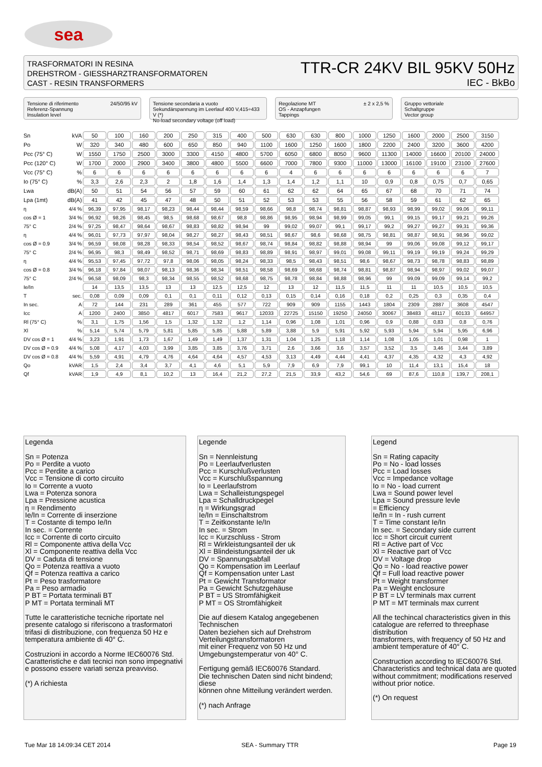sea
TRASFORMATORI IN RESINA
DREHSTROM - GIESSHARZTRANSFORMATOREN
CAST - RESIN TRANSFORMERS
TTR-CR 24KV BIL 95KV 50Hz
IEC - BkBo
Tensione di riferimento
Referenz-Spannung
Insulation level 24/50/95 kV
Tensione secondaria a vuoto
Sekundärspannung im Leerlauf 400 V,415÷433 V (*)
No-load secondary voltage (off load)
Regolazione MT
OS - Anzapfungen
Tappings ± 2 x 2,5 %
Gruppo vettoriale
Schaltgruppe
Vector group
| Sn | kVA | 50 | 100 | 160 | 200 | 250 | 315 | 400 | 500 | 630 | 630 | 800 | 1000 | 1250 | 1600 | 2000 | 2500 | 3150 |
| Po | W | 320 | 340 | 480 | 600 | 650 | 850 | 940 | 1100 | 1600 | 1250 | 1600 | 1800 | 2200 | 2400 | 3200 | 3600 | 4200 |
| Pcc (75° C) | W | 1550 | 1750 | 2500 | 3000 | 3300 | 4150 | 4800 | 5700 | 6050 | 6800 | 8050 | 9600 | 11300 | 14000 | 16600 | 20100 | 24000 |
| Pcc (120° C) | W | 1700 | 2000 | 2900 | 3400 | 3800 | 4800 | 5500 | 6600 | 7000 | 7800 | 9300 | 11000 | 13000 | 16100 | 19100 | 23100 | 27600 |
| Vcc (75° C) | % | 6 | 6 | 6 | 6 | 6 | 6 | 6 | 6 | 4 | 6 | 6 | 6 | 6 | 6 | 6 | 6 | 7 |
| Io (75° C) | % | 3,3 | 2,6 | 2,3 | 2 | 1,8 | 1,6 | 1,4 | 1,3 | 1,4 | 1,2 | 1,1 | 10 | 0,9 | 0,8 | 0,75 | 0,7 | 0,65 |
| Lwa | dB(A) | 50 | 51 | 54 | 56 | 57 | 59 | 60 | 61 | 62 | 62 | 64 | 65 | 67 | 68 | 70 | 71 | 74 |
| Lpa (1mt) | dB(A) | 41 | 42 | 45 | 47 | 48 | 50 | 51 | 52 | 53 | 53 | 55 | 56 | 58 | 59 | 61 | 62 | 65 |
| η | 4/4 % | 96,39 | 97,95 | 98,17 | 98,23 | 98,44 | 98,44 | 98,59 | 98,66 | 98,8 | 98,74 | 98,81 | 98,87 | 98,93 | 98,99 | 99,02 | 99,06 | 99,11 |
| cos Ø = 1 | 3/4 % | 96,92 | 98,26 | 98,45 | 98,5 | 98,68 | 98,67 | 98,8 | 98,86 | 98,95 | 98,94 | 98,99 | 99,05 | 99,1 | 99,15 | 99,17 | 99,21 | 99,26 |
| 75° C | 2/4 % | 97,25 | 98,47 | 98,64 | 98,67 | 98,83 | 98,82 | 98,94 | 99 | 99,02 | 99,07 | 99,1 | 99,17 | 99,2 | 99,27 | 99,27 | 99,31 | 99,36 |
| η | 4/4 % | 96,01 | 97,73 | 97,97 | 98,04 | 98,27 | 98,27 | 98,43 | 98,51 | 98,67 | 98,6 | 98,68 | 98,75 | 98,81 | 98,87 | 98,91 | 98,96 | 99,02 |
| cos Ø = 0.9 | 3/4 % | 96,59 | 98,08 | 98,28 | 98,33 | 98,54 | 98,52 | 98,67 | 98,74 | 98,84 | 98,82 | 98,88 | 98,94 | 99 | 99,06 | 99,08 | 99,12 | 99,17 |
| 75° C | 2/4 % | 96,95 | 98,3 | 98,49 | 98,52 | 98,71 | 98,69 | 98,83 | 98,89 | 98,91 | 98,97 | 99,01 | 99,08 | 99,11 | 99,19 | 99,19 | 99,24 | 99,29 |
| η | 4/4 % | 95,53 | 97,45 | 97,72 | 97,8 | 98,06 | 98,05 | 98,24 | 98,33 | 98,5 | 98,43 | 98,51 | 98,6 | 98,67 | 98,73 | 98,78 | 98,83 | 98,89 |
| cos Ø = 0.8 | 3/4 % | 96,18 | 97,84 | 98,07 | 98,13 | 98,36 | 98,34 | 98,51 | 98,58 | 98,69 | 98,68 | 98,74 | 98,81 | 98,87 | 98,94 | 98,97 | 99,02 | 99,07 |
| 75° C | 2/4 % | 96,58 | 98,09 | 98,3 | 98,34 | 98,55 | 98,52 | 98,68 | 98,75 | 98,78 | 98,84 | 98,88 | 98,96 | 99 | 99,09 | 99,09 | 99,14 | 99,2 |
| Ie/In | | 14 | 13,5 | 13,5 | 13 | 13 | 12,5 | 12,5 | 12 | 13 | 12 | 11,5 | 11,5 | 11 | 11 | 10,5 | 10,5 | 10,5 |
| T | sec. | 0,08 | 0,09 | 0,09 | 0,1 | 0,1 | 0,11 | 0,12 | 0,13 | 0,15 | 0,14 | 0,16 | 0,18 | 0,2 | 0,25 | 0,3 | 0,35 | 0,4 |
| In sec. | A | 72 | 144 | 231 | 289 | 361 | 455 | 577 | 722 | 909 | 909 | 1155 | 1443 | 1804 | 2309 | 2887 | 3608 | 4547 |
| Icc | A | 1200 | 2400 | 3850 | 4817 | 6017 | 7583 | 9617 | 12033 | 22725 | 15150 | 19250 | 24050 | 30067 | 38483 | 48117 | 60133 | 64957 |
| Rl (75° C) | % | 3,1 | 1,75 | 1,56 | 1,5 | 1,32 | 1,32 | 1,2 | 1,14 | 0,96 | 1,08 | 1,01 | 0,96 | 0,9 | 0,88 | 0,83 | 0,8 | 0,76 |
| Xl | % | 5,14 | 5,74 | 5,79 | 5,81 | 5,85 | 5,85 | 5,88 | 5,89 | 3,88 | 5,9 | 5,91 | 5,92 | 5,93 | 5,94 | 5,94 | 5,95 | 6,96 |
| DV cos Ø = 1 | 4/4 % | 3,23 | 1,91 | 1,73 | 1,67 | 1,49 | 1,49 | 1,37 | 1,31 | 1,04 | 1,25 | 1,18 | 1,14 | 1,08 | 1,05 | 1,01 | 0,98 | 1 |
| DV cos Ø = 0.9 | 4/4 % | 5,08 | 4,17 | 4,03 | 3,99 | 3,85 | 3,85 | 3,76 | 3,71 | 2,6 | 3,66 | 3,6 | 3,57 | 3,52 | 3,5 | 3,46 | 3,44 | 3,89 |
| DV cos Ø = 0.8 | 4/4 % | 5,59 | 4,91 | 4,79 | 4,76 | 4,64 | 4,64 | 4,57 | 4,53 | 3,13 | 4,49 | 4,44 | 4,41 | 4,37 | 4,35 | 4,32 | 4,3 | 4,92 |
| Qo | kVAR | 1,5 | 2,4 | 3,4 | 3,7 | 4,1 | 4,6 | 5,1 | 5,9 | 7,9 | 6,9 | 7,9 | 99,1 | 10 | 11,4 | 13,1 | 15,4 | 18 |
| Qf | kVAR | 1,9 | 4,9 | 8,1 | 10,2 | 13 | 16,4 | 21,2 | 27,2 | 21,5 | 33,9 | 43,2 | 54,6 | 69 | 87,6 | 110,8 | 139,7 | 208,1 |
Legenda
Sn = Potenza
Po = Perdite a vuoto
Pcc = Perdite a carico
Vcc = Tensione di corto circuito
Io = Corrente a vuoto
Lwa = Potenza sonora
Lpa = Pressione acustica
η = Rendimento
Ie/In = Corrente di inserzione
T = Costante di tempo Ie/In
In sec. = Corrente
Icc = Corrente di corto circuito
Rl = Componente attiva della Vcc
Xl = Componente reattiva della Vcc
DV = Caduta di tensione
Qo = Potenza reattiva a vuoto
Qf = Potenza reattiva a carico
Pt = Peso trasformatore
Pa = Peso armadio
P BT = Portata terminali BT
P MT = Portata terminali MT
Tutte le caratteristiche tecniche riportate nel presente catalogo si riferiscono a trasformatori
trifasi di distribuzione, con frequenza 50 Hz e temperatura ambiente di 40° C.
Costruzioni in accordo a Norme IEC60076 Std.
Caratteristiche e dati tecnici non sono impegnativi
e possono essere variati senza preavviso.
(*) A richiesta
Legende
Sn = Nennleistung
Po = Leerlaufverlusten
Pcc = Kurschlußverlusten
Vcc = Kurschlußspannung
Io = Leerlaufstrom
Lwa = Schalleistungspegel
Lpa = Schalldruckpegel
η = Wirkungsgrad
Ie/In = Einschaltstrom
T = Zeitkonstante Ie/In
In sec. = Strom
Icc = Kurzschluss - Strom
Rl = Wirkleistungsanteil der uk
Xl = Blindeistungsanteil der uk
DV = Spannungsabfall
Qo = Kompensation im Leerlauf
Qf = Kompensation unter Last
Pt = Gewicht Transformator
Pa = Gewicht Schutzgehäuse
P BT = US Stromfähigkeit
P MT = OS Stromfähigkeit
Die auf diesem Katalog angegebenen Technischen
Daten beziehen sich auf Drehstrom Verteilungstransformatoren
mit einer Frequenz von 50 Hz und Umgebungstemperatur von 40° C.
Fertigung gemäß IEC60076 Standard.
Die technischen Daten sind nicht bindend; diese
können ohne Mitteilung verändert werden.
(*) nach Anfrage
Legend
Sn = Rating capacity
Po = No - load losses
Pcc = Load losses
Vcc = Impedance voltage
Io = No - load current
Lwa = Sound power level
Lpa = Sound pressure levle
= Efficiency
Ie/In = In - rush current
T = Time constant Ie/In
In sec. = Secondary side current
Icc = Short circuit current
Rl = Active part of Vcc
Xl = Reactive part of Vcc
DV = Voltage drop
Qo = No - load reactive power
Qf = Full load reactive power
Pt = Weight transformer
Pa = Weight enclosure
P BT = LV terminals max current
P MT = MT terminals max current
All the techincal characteristics given in this catalogue are referred to threephase distribution
transformers, with frequency of 50 Hz and ambient temperature of 40° C.
Construction according to IEC60076 Std.
Characteristics and technical data are quoted
without commitment; modifications reserved without prior notice.
(*) On request
Tue Mar 18 14:09:34 CET 2014 SEA - Summary TTR Page 19